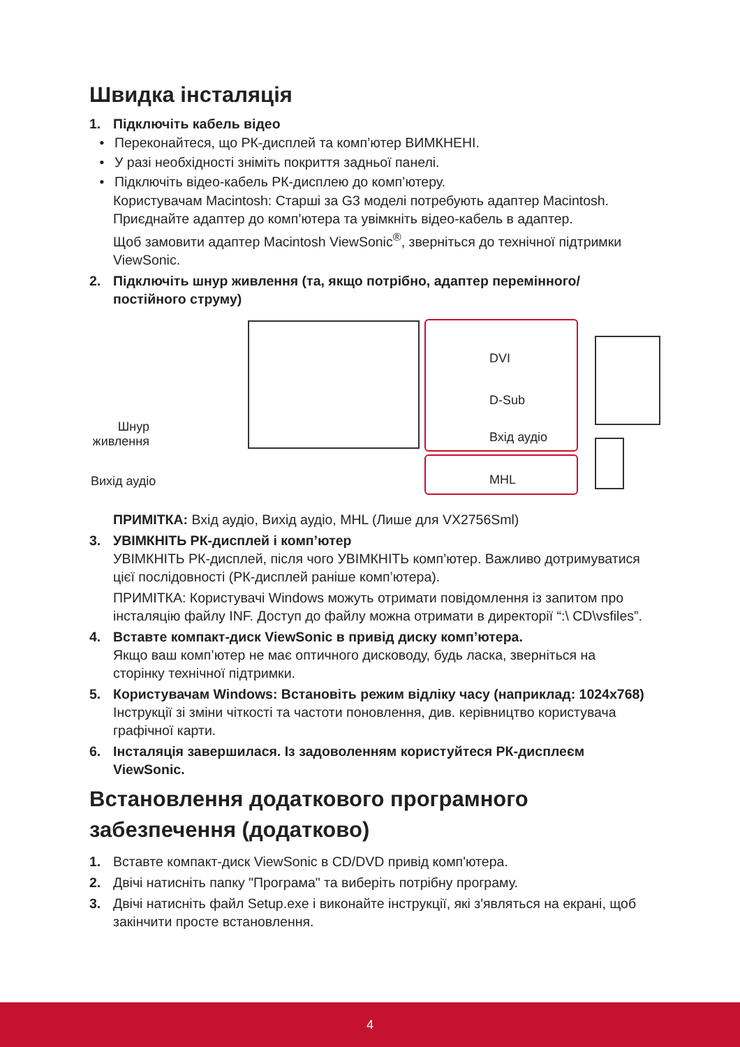Швидка інсталяція
1. Підключіть кабель відео
• Переконайтеся, що РК-дисплей та комп’ютер ВИМКНЕНІ.
• У разі необхідності зніміть покриття задньої панелі.
• Підключіть відео-кабель РК-дисплею до комп’ютеру.
Користувачам Macintosh: Старші за G3 моделі потребують адаптер Macintosh. Приєднайте адаптер до комп’ютера та увімкніть відео-кабель в адаптер.
Щоб замовити адаптер Macintosh ViewSonic<sup>®</sup>, зверніться до технічної підтримки ViewSonic.
2. Підключіть шнур живлення (та, якщо потрібно, адаптер перемінного/ постійного струму)
DVI
D-Sub
Вхід аудіо
MHL
Шнур живлення
Вихід аудіо
ПРИМІТКА: Вхід аудіо, Вихід аудіо, MHL (Лише для VX2756Sml)
3. УВІМКНІТЬ РК-дисплей і комп’ютер
УВІМКНІТЬ РК-дисплей, після чого УВІМКНІТЬ комп’ютер. Важливо дотримуватися цієї послідовності (РК-дисплей раніше комп’ютера).
ПРИМІТКА: Користувачі Windows можуть отримати повідомлення із запитом про інсталяцію файлу INF. Доступ до файлу можна отримати в директорії “:\ CD\vsfiles”.
4. Вставте компакт-диск ViewSonic в привід диску комп’ютера.
Якщо ваш комп’ютер не має оптичного дисководу, будь ласка, зверніться на сторінку технічної підтримки.
5. Користувачам Windows: Встановіть режим відліку часу (наприклад: 1024x768)
Інструкції зі зміни чіткості та частоти поновлення, див. керівництво користувача графічної карти.
6. Інсталяція завершилася. Із задоволенням користуйтеся РК-дисплеєм ViewSonic.
Встановлення додаткового програмного забезпечення (додатково)
1. Вставте компакт-диск ViewSonic в CD/DVD привід комп'ютера.
2. Двічі натисніть папку "Програма" та виберіть потрібну програму.
3. Двічі натисніть файл Setup.exe і виконайте інструкції, які з'являться на екрані, щоб закінчити просте встановлення.
4